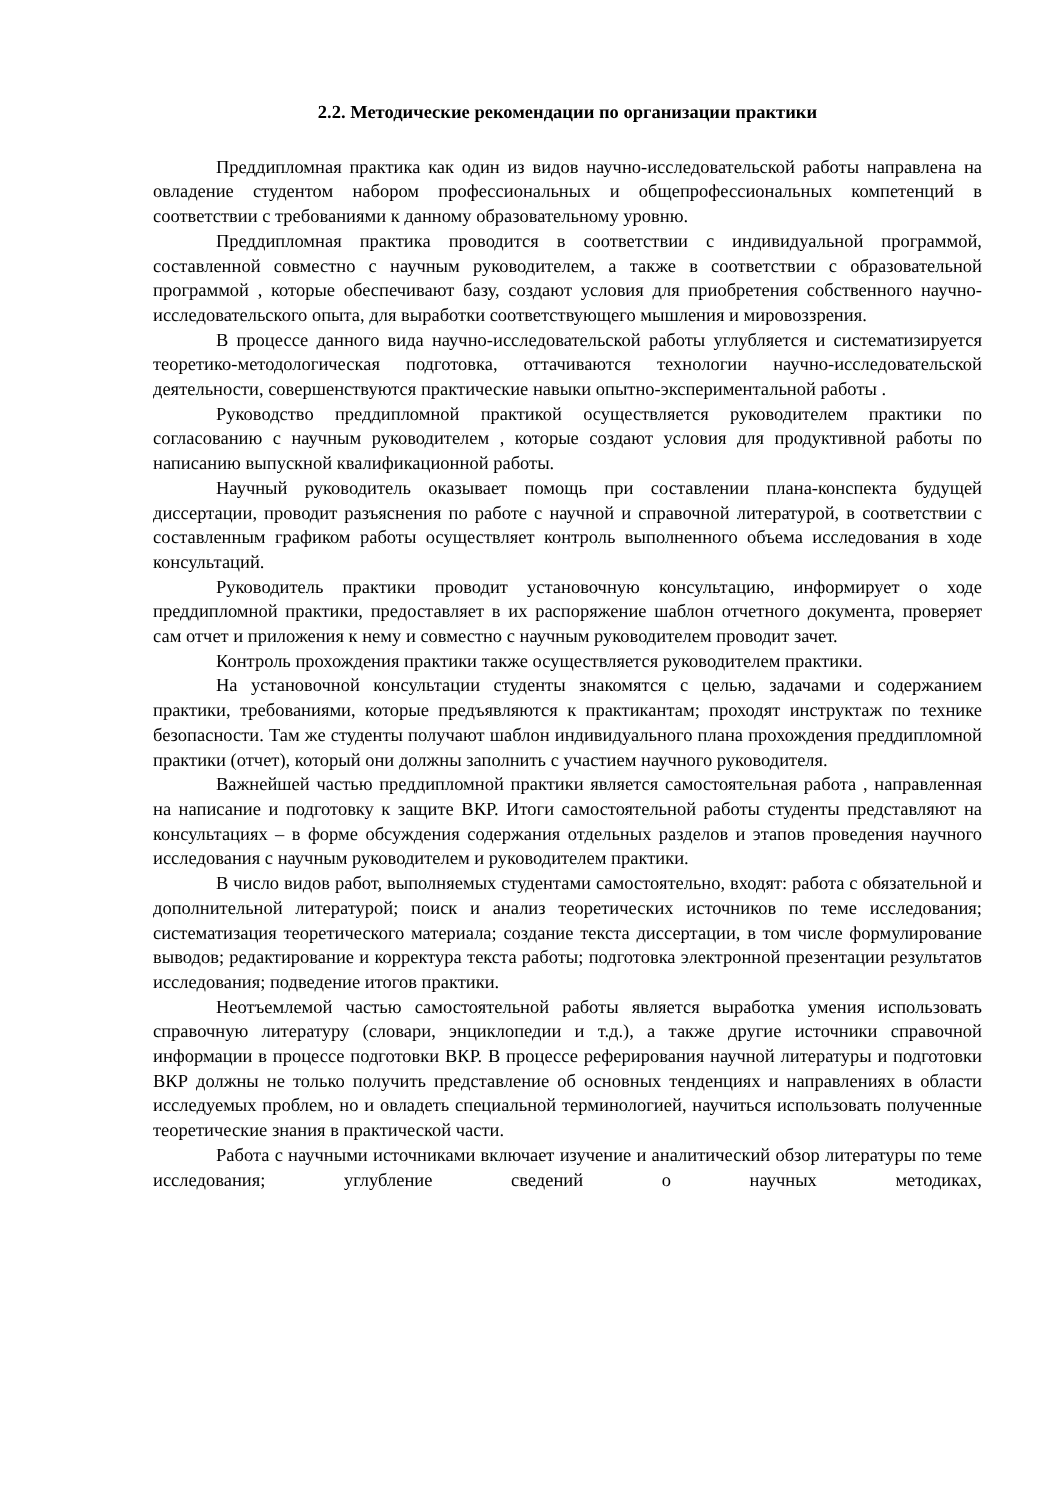2.2. Методические рекомендации по организации практики
Преддипломная практика как один из видов научно-исследовательской работы направлена на овладение студентом набором профессиональных и общепрофессиональных компетенций в соответствии с требованиями к данному образовательному уровню.
Преддипломная практика проводится в соответствии с индивидуальной программой, составленной совместно с научным руководителем, а также в соответствии с образовательной программой , которые обеспечивают базу, создают условия для приобретения собственного научно-исследовательского опыта, для выработки соответствующего мышления и мировоззрения.
В процессе данного вида научно-исследовательской работы углубляется и систематизируется теоретико-методологическая подготовка, оттачиваются технологии научно-исследовательской деятельности, совершенствуются практические навыки опытно-экспериментальной работы .
Руководство преддипломной практикой осуществляется руководителем практики по согласованию с научным руководителем , которые создают условия для продуктивной работы по написанию выпускной квалификационной работы.
Научный руководитель оказывает помощь при составлении плана-конспекта будущей диссертации, проводит разъяснения по работе с научной и справочной литературой, в соответствии с составленным графиком работы осуществляет контроль выполненного объема исследования в ходе консультаций.
Руководитель практики проводит установочную консультацию, информирует о ходе преддипломной практики, предоставляет в их распоряжение шаблон отчетного документа, проверяет сам отчет и приложения к нему и совместно с научным руководителем проводит зачет.
Контроль прохождения практики также осуществляется руководителем практики.
На установочной консультации студенты знакомятся с целью, задачами и содержанием практики, требованиями, которые предъявляются к практикантам; проходят инструктаж по технике безопасности. Там же студенты получают шаблон индивидуального плана прохождения преддипломной практики (отчет), который они должны заполнить с участием научного руководителя.
Важнейшей частью преддипломной практики является самостоятельная работа , направленная на написание и подготовку к защите ВКР. Итоги самостоятельной работы студенты представляют на консультациях – в форме обсуждения содержания отдельных разделов и этапов проведения научного исследования с научным руководителем и руководителем практики.
В число видов работ, выполняемых студентами самостоятельно, входят: работа с обязательной и дополнительной литературой; поиск и анализ теоретических источников по теме исследования; систематизация теоретического материала; создание текста диссертации, в том числе формулирование выводов; редактирование и корректура текста работы; подготовка электронной презентации результатов исследования; подведение итогов практики.
Неотъемлемой частью самостоятельной работы является выработка умения использовать справочную литературу (словари, энциклопедии и т.д.), а также другие источники справочной информации в процессе подготовки ВКР. В процессе реферирования научной литературы и подготовки ВКР должны не только получить представление об основных тенденциях и направлениях в области исследуемых проблем, но и овладеть специальной терминологией, научиться использовать полученные теоретические знания в практической части.
Работа с научными источниками включает изучение и аналитический обзор литературы по теме исследования; углубление сведений о научных методиках,